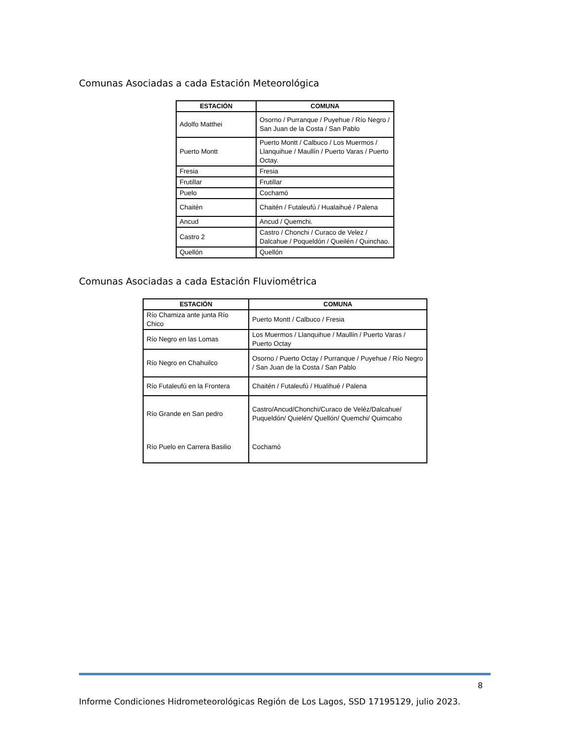Comunas Asociadas a cada Estación Meteorológica
| ESTACIÓN | COMUNA |
| --- | --- |
| Adolfo Matthei | Osorno / Purranque / Puyehue / Río Negro / San Juan de la Costa / San Pablo |
| Puerto Montt | Puerto Montt / Calbuco / Los Muermos / Llanquihue / Maullín / Puerto Varas / Puerto Octay. |
| Fresia | Fresia |
| Frutillar | Frutillar |
| Puelo | Cochamó |
| Chaitén | Chaitén / Futaleufú / Hualaihué / Palena |
| Ancud | Ancud / Quemchi. |
| Castro 2 | Castro / Chonchi / Curaco de Velez / Dalcahue / Poqueldón / Queilén / Quinchao. |
| Quellón | Quellón |
Comunas Asociadas a cada Estación Fluviométrica
| ESTACIÓN | COMUNA |
| --- | --- |
| Río Chamiza ante junta Río Chico | Puerto Montt / Calbuco / Fresia |
| Río Negro en las Lomas | Los Muermos / Llanquihue / Maullín / Puerto Varas / Puerto Octay |
| Río Negro en Chahuilco | Osorno / Puerto Octay / Purranque / Puyehue / Río Negro / San Juan de la Costa / San Pablo |
| Río Futaleufú en la Frontera | Chaitén / Futaleufú / Hualihué / Palena |
| Río Grande en San pedro | Castro/Ancud/Chonchi/Curaco de Veléz/Dalcahue/ Puqueldón/ Quielén/ Quellón/ Quemchi/ Quimcaho |
| Río Puelo en Carrera Basilio | Cochamó |
8
Informe Condiciones Hidrometeorológicas Región de Los Lagos, SSD 17195129, julio 2023.